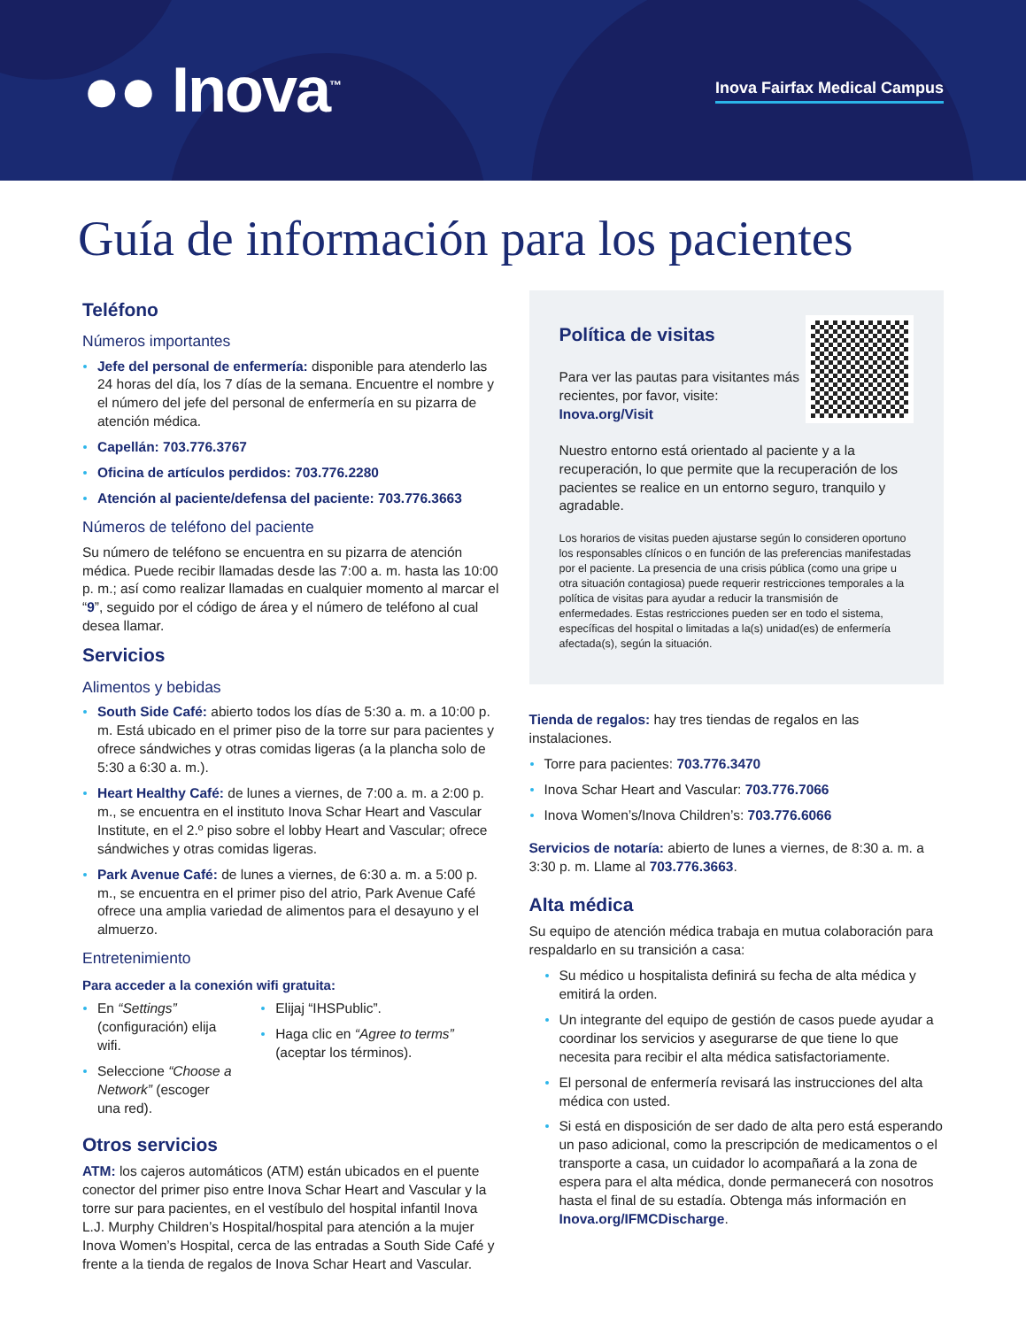●● Inova<sup>™</sup>
Inova Fairfax Medical Campus
Guía de información para los pacientes
Teléfono
Números importantes
Jefe del personal de enfermería: disponible para atenderlo las 24 horas del día, los 7 días de la semana. Encuentre el nombre y el número del jefe del personal de enfermería en su pizarra de atención médica.
Capellán: 703.776.3767
Oficina de artículos perdidos: 703.776.2280
Atención al paciente/defensa del paciente: 703.776.3663
Números de teléfono del paciente
Su número de teléfono se encuentra en su pizarra de atención médica. Puede recibir llamadas desde las 7:00 a. m. hasta las 10:00 p. m.; así como realizar llamadas en cualquier momento al marcar el “9”, seguido por el código de área y el número de teléfono al cual desea llamar.
Servicios
Alimentos y bebidas
South Side Café: abierto todos los días de 5:30 a. m. a 10:00 p. m. Está ubicado en el primer piso de la torre sur para pacientes y ofrece sándwiches y otras comidas ligeras (a la plancha solo de 5:30 a 6:30 a. m.).
Heart Healthy Café: de lunes a viernes, de 7:00 a. m. a 2:00 p. m., se encuentra en el instituto Inova Schar Heart and Vascular Institute, en el 2.º piso sobre el lobby Heart and Vascular; ofrece sándwiches y otras comidas ligeras.
Park Avenue Café: de lunes a viernes, de 6:30 a. m. a 5:00 p. m., se encuentra en el primer piso del atrio, Park Avenue Café ofrece una amplia variedad de alimentos para el desayuno y el almuerzo.
Entretenimiento
Para acceder a la conexión wifi gratuita:
En “Settings” (configuración) elija wifi.
Seleccione “Choose a Network” (escoger una red).
Elijaj “IHSPublic”.
Haga clic en “Agree to terms” (aceptar los términos).
Otros servicios
ATM: los cajeros automáticos (ATM) están ubicados en el puente conector del primer piso entre Inova Schar Heart and Vascular y la torre sur para pacientes, en el vestíbulo del hospital infantil Inova L.J. Murphy Children’s Hospital/hospital para atención a la mujer Inova Women’s Hospital, cerca de las entradas a South Side Café y frente a la tienda de regalos de Inova Schar Heart and Vascular.
Política de visitas
Para ver las pautas para visitantes más recientes, por favor, visite: Inova.org/Visit
Nuestro entorno está orientado al paciente y a la recuperación, lo que permite que la recuperación de los pacientes se realice en un entorno seguro, tranquilo y agradable.
Los horarios de visitas pueden ajustarse según lo consideren oportuno los responsables clínicos o en función de las preferencias manifestadas por el paciente. La presencia de una crisis pública (como una gripe u otra situación contagiosa) puede requerir restricciones temporales a la política de visitas para ayudar a reducir la transmisión de enfermedades. Estas restricciones pueden ser en todo el sistema, específicas del hospital o limitadas a la(s) unidad(es) de enfermería afectada(s), según la situación.
Tienda de regalos: hay tres tiendas de regalos en las instalaciones.
Torre para pacientes: 703.776.3470
Inova Schar Heart and Vascular: 703.776.7066
Inova Women’s/Inova Children’s: 703.776.6066
Servicios de notaría: abierto de lunes a viernes, de 8:30 a. m. a 3:30 p. m. Llame al 703.776.3663.
Alta médica
Su equipo de atención médica trabaja en mutua colaboración para respaldarlo en su transición a casa:
Su médico u hospitalista definirá su fecha de alta médica y emitirá la orden.
Un integrante del equipo de gestión de casos puede ayudar a coordinar los servicios y asegurarse de que tiene lo que necesita para recibir el alta médica satisfactoriamente.
El personal de enfermería revisará las instrucciones del alta médica con usted.
Si está en disposición de ser dado de alta pero está esperando un paso adicional, como la prescripción de medicamentos o el transporte a casa, un cuidador lo acompañará a la zona de espera para el alta médica, donde permanecerá con nosotros hasta el final de su estadía. Obtenga más información en Inova.org/IFMCDischarge.